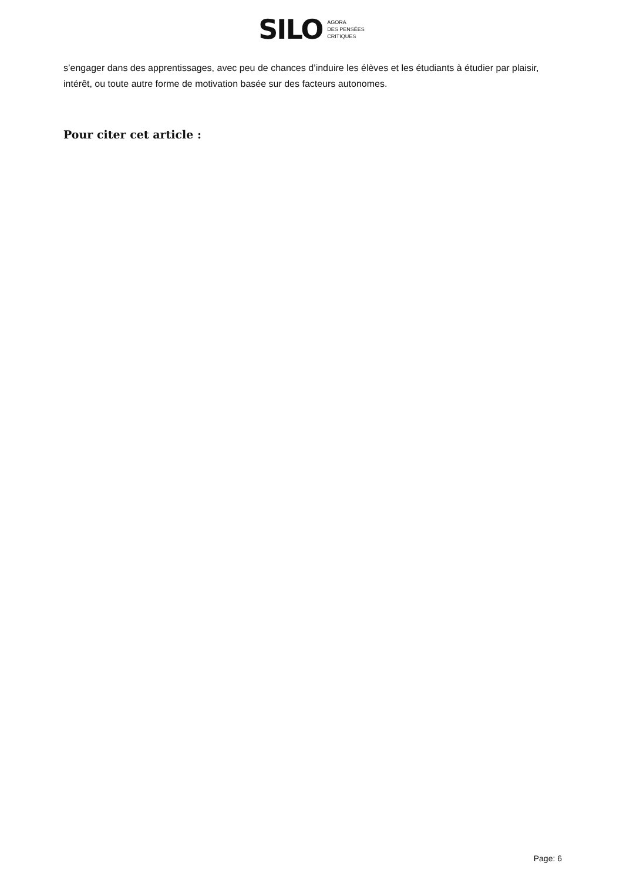SILO AGORA
DES PENSÉES
CRITIQUES
s’engager dans des apprentissages, avec peu de chances d’induire les élèves et les étudiants à étudier par plaisir, intérêt, ou toute autre forme de motivation basée sur des facteurs autonomes.
Pour citer cet article :
Page: 6